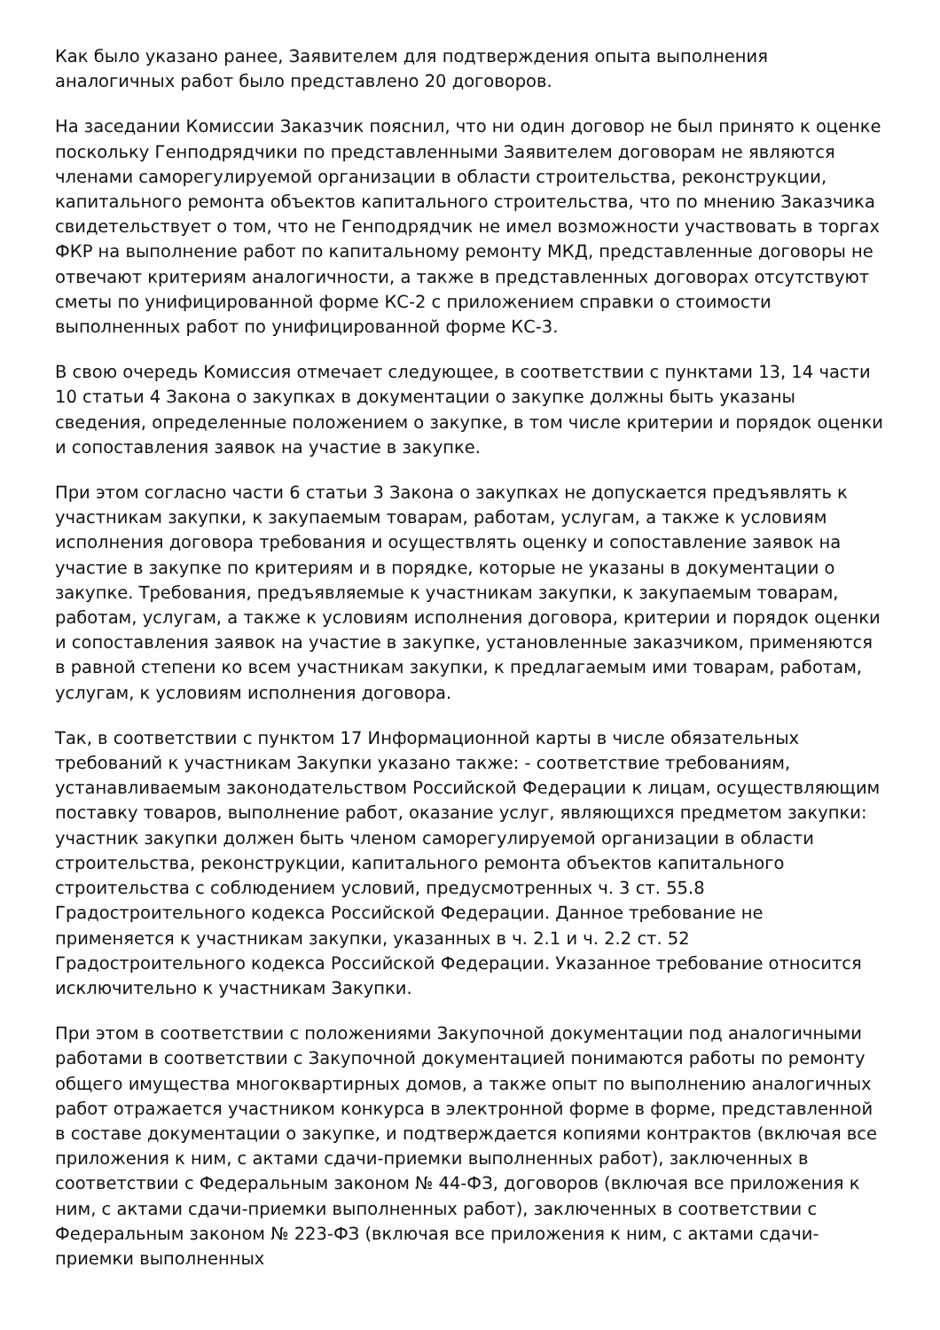Как было указано ранее, Заявителем для подтверждения опыта выполнения аналогичных работ было представлено 20 договоров.
На заседании Комиссии Заказчик пояснил, что ни один договор не был принято к оценке поскольку Генподрядчики по представленными Заявителем договорам не являются членами саморегулируемой организации в области строительства, реконструкции, капитального ремонта объектов капитального строительства, что по мнению Заказчика свидетельствует о том, что не Генподрядчик не имел возможности участвовать в торгах ФКР на выполнение работ по капитальному ремонту МКД, представленные договоры не отвечают критериям аналогичности, а также в представленных договорах отсутствуют сметы по унифицированной форме КС-2 с приложением справки о стоимости выполненных работ по унифицированной форме КС-3.
В свою очередь Комиссия отмечает следующее, в соответствии с пунктами 13, 14 части 10 статьи 4 Закона о закупках в документации о закупке должны быть указаны сведения, определенные положением о закупке, в том числе критерии и порядок оценки и сопоставления заявок на участие в закупке.
При этом согласно части 6 статьи 3 Закона о закупках не допускается предъявлять к участникам закупки, к закупаемым товарам, работам, услугам, а также к условиям исполнения договора требования и осуществлять оценку и сопоставление заявок на участие в закупке по критериям и в порядке, которые не указаны в документации о закупке. Требования, предъявляемые к участникам закупки, к закупаемым товарам, работам, услугам, а также к условиям исполнения договора, критерии и порядок оценки и сопоставления заявок на участие в закупке, установленные заказчиком, применяются в равной степени ко всем участникам закупки, к предлагаемым ими товарам, работам, услугам, к условиям исполнения договора.
Так, в соответствии с пунктом 17 Информационной карты в числе обязательных требований к участникам Закупки указано также: - соответствие требованиям, устанавливаемым законодательством Российской Федерации к лицам, осуществляющим поставку товаров, выполнение работ, оказание услуг, являющихся предметом закупки: участник закупки должен быть членом саморегулируемой организации в области строительства, реконструкции, капитального ремонта объектов капитального строительства с соблюдением условий, предусмотренных ч. 3 ст. 55.8 Градостроительного кодекса Российской Федерации. Данное требование не применяется к участникам закупки, указанных в ч. 2.1 и ч. 2.2 ст. 52 Градостроительного кодекса Российской Федерации. Указанное требование относится исключительно к участникам Закупки.
При этом в соответствии с положениями Закупочной документации под аналогичными работами в соответствии с Закупочной документацией понимаются работы по ремонту общего имущества многоквартирных домов, а также опыт по выполнению аналогичных работ отражается участником конкурса в электронной форме в форме, представленной в составе документации о закупке, и подтверждается копиями контрактов (включая все приложения к ним, с актами сдачи-приемки выполненных работ), заключенных в соответствии с Федеральным законом № 44-ФЗ, договоров (включая все приложения к ним, с актами сдачи-приемки выполненных работ), заключенных в соответствии с Федеральным законом № 223-ФЗ (включая все приложения к ним, с актами сдачи-приемки выполненных